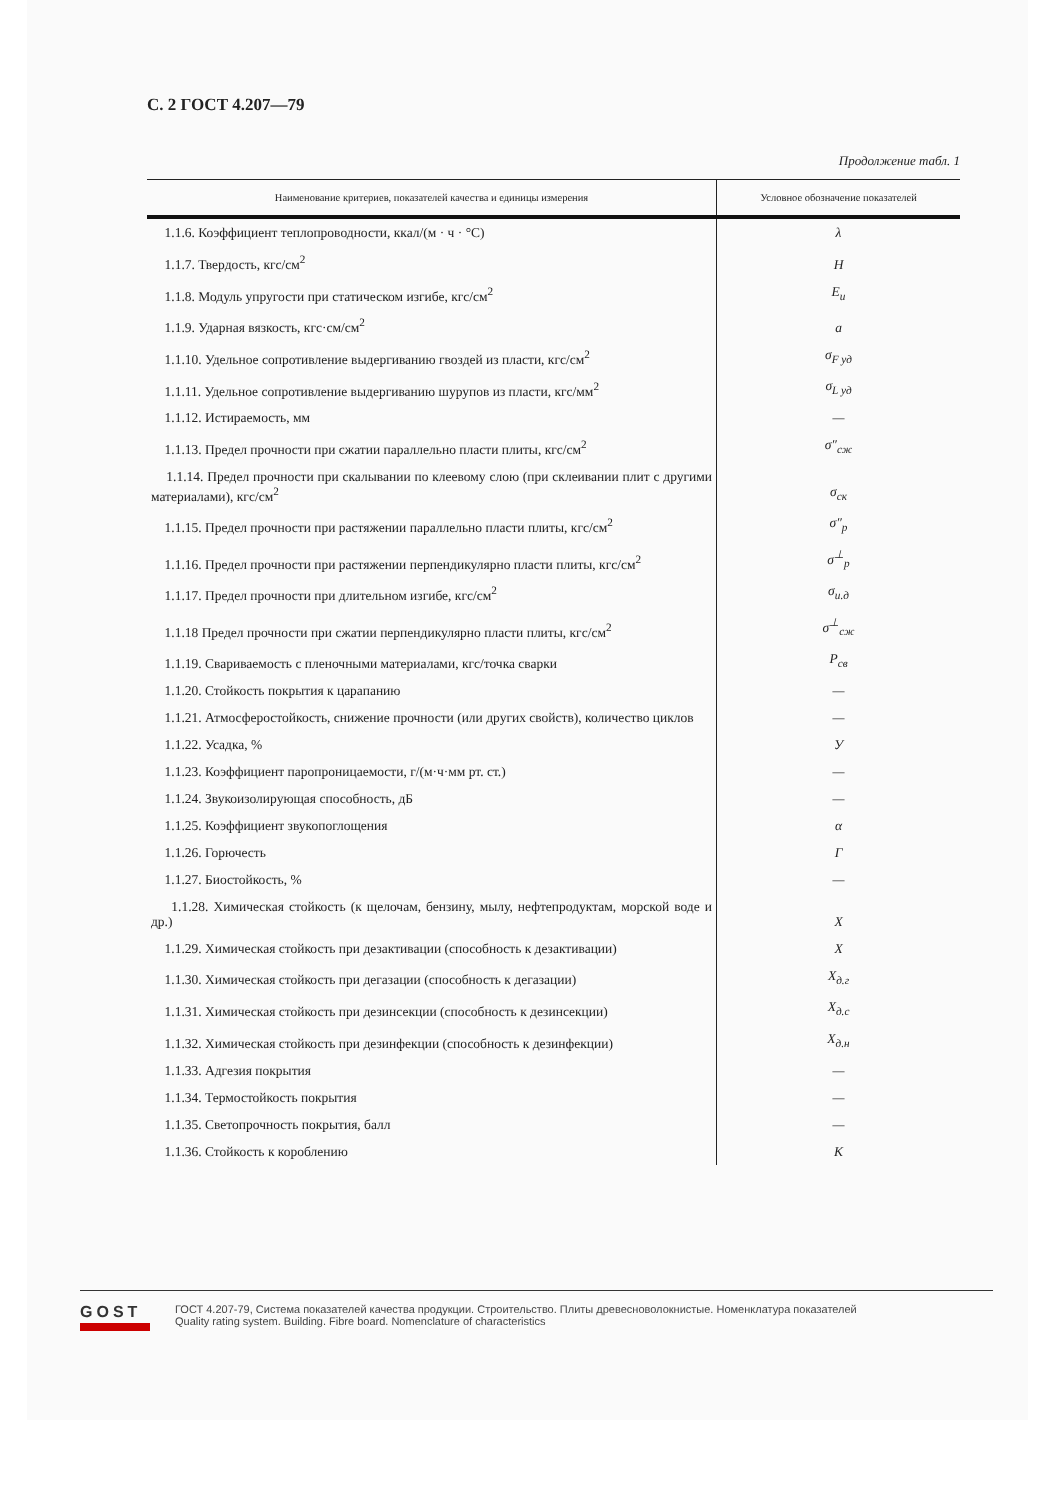С. 2 ГОСТ 4.207—79
Продолжение табл. 1
| Наименование критериев, показателей качества и единицы измерения | Условное обозначение показателей |
| --- | --- |
| 1.1.6. Коэффициент теплопроводности, ккал/(м · ч · °С) | λ |
| 1.1.7. Твердость, кгс/см<sup>2</sup> | H |
| 1.1.8. Модуль упругости при статическом изгибе, кгс/см<sup>2</sup> | E<sub>и</sub> |
| 1.1.9. Ударная вязкость, кгс·см/см<sup>2</sup> | a |
| 1.1.10. Удельное сопротивление выдергиванию гвоздей из пласти, кгс/см<sup>2</sup> | σ<sub>F уд</sub> |
| 1.1.11. Удельное сопротивление выдергиванию шурупов из пласти, кгс/мм<sup>2</sup> | σ<sub>L уд</sub> |
| 1.1.12. Истираемость, мм | — |
| 1.1.13. Предел прочности при сжатии параллельно пласти плиты, кгс/см<sup>2</sup> | σ″<sub>сж</sub> |
| 1.1.14. Предел прочности при скалывании по клеевому слою (при склеивании плит с другими материалами), кгс/см<sup>2</sup> | σ<sub>ск</sub> |
| 1.1.15. Предел прочности при растяжении параллельно пласти плиты, кгс/см<sup>2</sup> | σ″<sub>р</sub> |
| 1.1.16. Предел прочности при растяжении перпендикулярно пласти плиты, кгс/см<sup>2</sup> | σ<sup>⊥</sup><sub>р</sub> |
| 1.1.17. Предел прочности при длительном изгибе, кгс/см<sup>2</sup> | σ<sub>и.д</sub> |
| 1.1.18 Предел прочности при сжатии перпендикулярно пласти плиты, кгс/см<sup>2</sup> | σ<sup>⊥</sup><sub>сж</sub> |
| 1.1.19. Свариваемость с пленочными материалами, кгс/точка сварки | P<sub>св</sub> |
| 1.1.20. Стойкость покрытия к царапанию | — |
| 1.1.21. Атмосферостойкость, снижение прочности (или других свойств), количество циклов | — |
| 1.1.22. Усадка, % | У |
| 1.1.23. Коэффициент паропроницаемости, г/(м·ч·мм рт. ст.) | — |
| 1.1.24. Звукоизолирующая способность, дБ | — |
| 1.1.25. Коэффициент звукопоглощения | α |
| 1.1.26. Горючесть | Г |
| 1.1.27. Биостойкость, % | — |
| 1.1.28. Химическая стойкость (к щелочам, бензину, мылу, нефтепродуктам, морской воде и др.) | X |
| 1.1.29. Химическая стойкость при дезактивации (способность к дезактивации) | X |
| 1.1.30. Химическая стойкость при дегазации (способность к дегазации) | X<sub>д.г</sub> |
| 1.1.31. Химическая стойкость при дезинсекции (способность к дезинсекции) | X<sub>д.с</sub> |
| 1.1.32. Химическая стойкость при дезинфекции (способность к дезинфекции) | X<sub>д.н</sub> |
| 1.1.33. Адгезия покрытия | — |
| 1.1.34. Термостойкость покрытия | — |
| 1.1.35. Светопрочность покрытия, балл | — |
| 1.1.36. Стойкость к короблению | K |
GOST
ГОСТ 4.207-79, Система показателей качества продукции. Строительство. Плиты древесноволокнистые. Номенклатура показателей
Quality rating system. Building. Fibre board. Nomenclature of characteristics